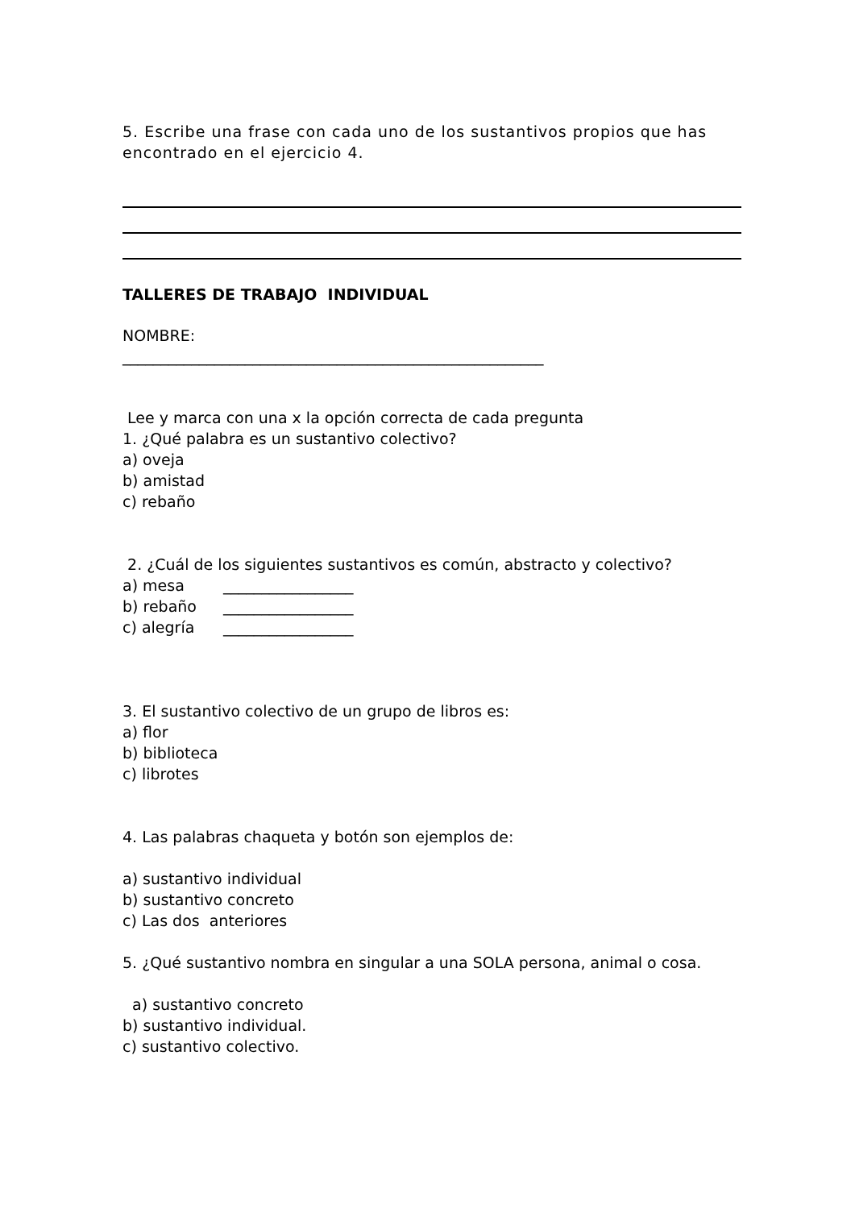5. Escribe una frase con cada uno de los sustantivos propios que has encontrado en el ejercicio 4.
TALLERES DE TRABAJO INDIVIDUAL
NOMBRE:
_______________________________________________________
Lee y marca con una x la opción correcta de cada pregunta
1. ¿Qué palabra es un sustantivo colectivo?
a) oveja
b) amistad
c) rebaño
2. ¿Cuál de los siguientes sustantivos es común, abstracto y colectivo?
a) mesa _________________
b) rebaño _________________
c) alegría _________________
3. El sustantivo colectivo de un grupo de libros es:
a) flor
b) biblioteca
c) librotes
4. Las palabras chaqueta y botón son ejemplos de:
a) sustantivo individual
b) sustantivo concreto
c) Las dos anteriores
5. ¿Qué sustantivo nombra en singular a una SOLA persona, animal o cosa.
a) sustantivo concreto
b) sustantivo individual.
c) sustantivo colectivo.